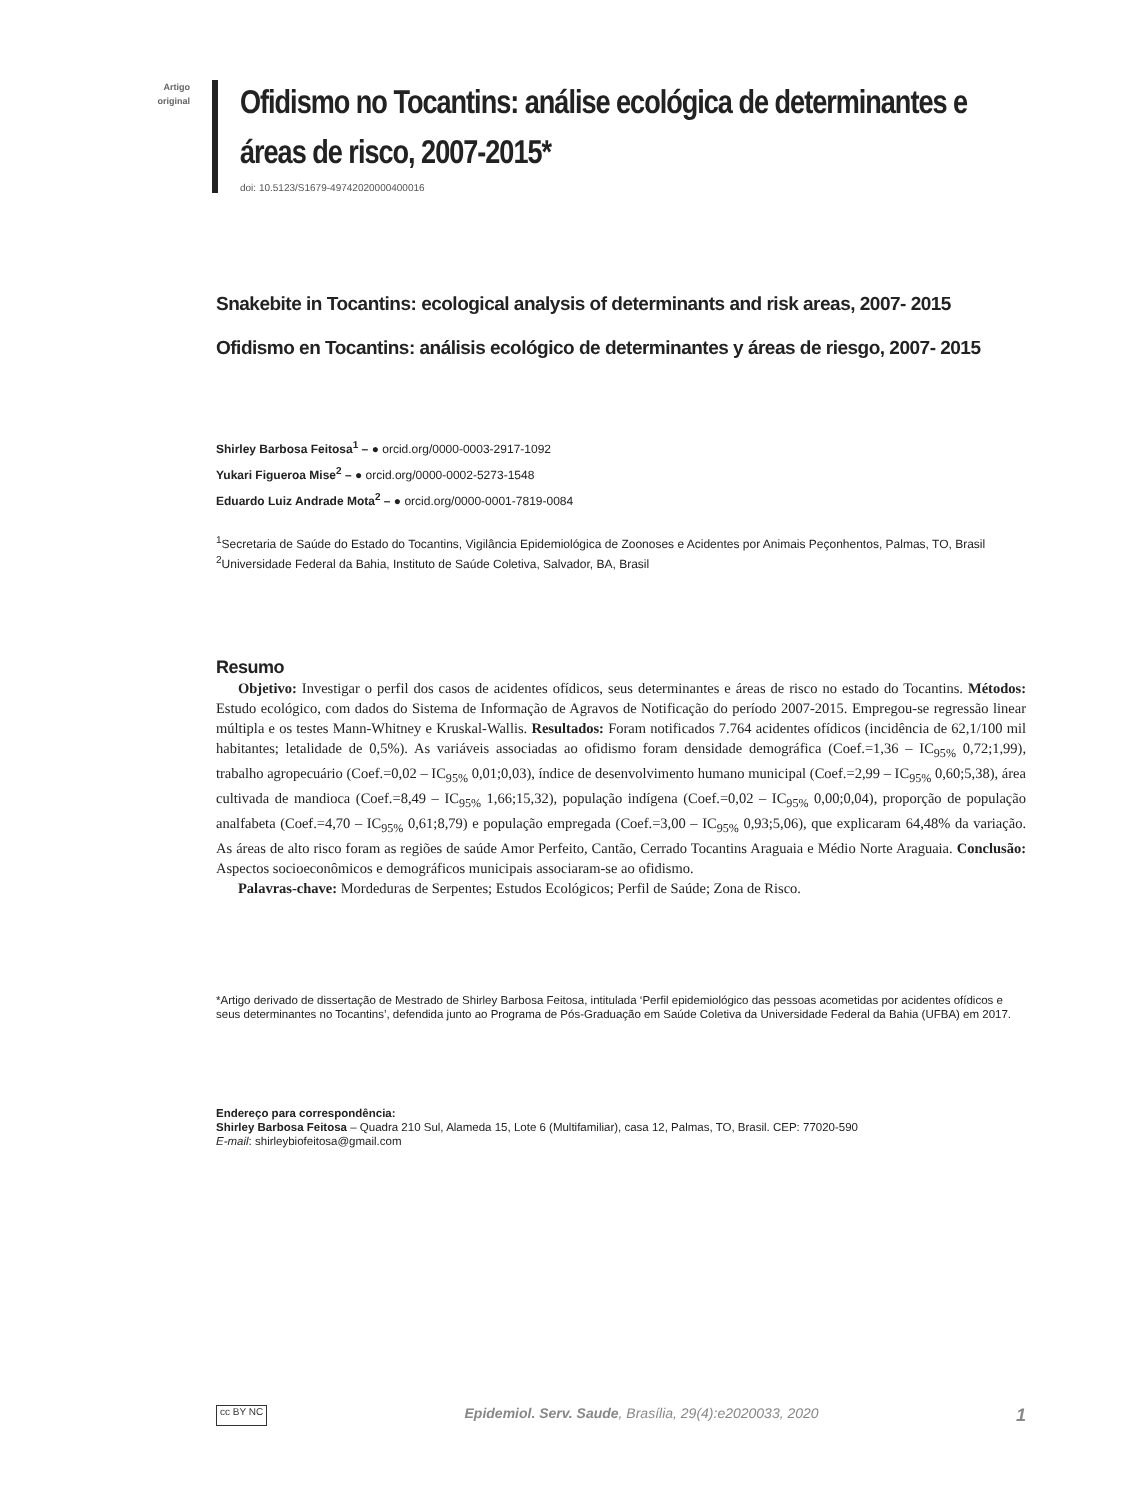Artigo
original
Ofidismo no Tocantins: análise ecológica de determinantes e áreas de risco, 2007-2015*
doi: 10.5123/S1679-49742020000400016
Snakebite in Tocantins: ecological analysis of determinants and risk areas, 2007- 2015
Ofidismo en Tocantins: análisis ecológico de determinantes y áreas de riesgo, 2007- 2015
Shirley Barbosa Feitosa<sup>1</sup> – ● orcid.org/0000-0003-2917-1092
Yukari Figueroa Mise<sup>2</sup> – ● orcid.org/0000-0002-5273-1548
Eduardo Luiz Andrade Mota<sup>2</sup> – ● orcid.org/0000-0001-7819-0084
<sup>1</sup> Secretaria de Saúde do Estado do Tocantins, Vigilância Epidemiológica de Zoonoses e Acidentes por Animais Peçonhentos, Palmas, TO, Brasil
<sup>2</sup> Universidade Federal da Bahia, Instituto de Saúde Coletiva, Salvador, BA, Brasil
Resumo
Objetivo: Investigar o perfil dos casos de acidentes ofídicos, seus determinantes e áreas de risco no estado do Tocantins. Métodos: Estudo ecológico, com dados do Sistema de Informação de Agravos de Notificação do período 2007-2015. Empregou-se regressão linear múltipla e os testes Mann-Whitney e Kruskal-Wallis. Resultados: Foram notificados 7.764 acidentes ofídicos (incidência de 62,1/100 mil habitantes; letalidade de 0,5%). As variáveis associadas ao ofidismo foram densidade demográfica (Coef.=1,36 – IC<sub>95%</sub> 0,72;1,99), trabalho agropecuário (Coef.=0,02 – IC<sub>95%</sub> 0,01;0,03), índice de desenvolvimento humano municipal (Coef.=2,99 – IC<sub>95%</sub> 0,60;5,38), área cultivada de mandioca (Coef.=8,49 – IC<sub>95%</sub> 1,66;15,32), população indígena (Coef.=0,02 – IC<sub>95%</sub> 0,00;0,04), proporção de população analfabeta (Coef.=4,70 – IC<sub>95%</sub> 0,61;8,79) e população empregada (Coef.=3,00 – IC<sub>95%</sub> 0,93;5,06), que explicaram 64,48% da variação. As áreas de alto risco foram as regiões de saúde Amor Perfeito, Cantão, Cerrado Tocantins Araguaia e Médio Norte Araguaia. Conclusão: Aspectos socioeconômicos e demográficos municipais associaram-se ao ofidismo.
Palavras-chave: Mordeduras de Serpentes; Estudos Ecológicos; Perfil de Saúde; Zona de Risco.
*Artigo derivado de dissertação de Mestrado de Shirley Barbosa Feitosa, intitulada ‘Perfil epidemiológico das pessoas acometidas por acidentes ofídicos e seus determinantes no Tocantins’, defendida junto ao Programa de Pós-Graduação em Saúde Coletiva da Universidade Federal da Bahia (UFBA) em 2017.
Endereço para correspondência:
Shirley Barbosa Feitosa – Quadra 210 Sul, Alameda 15, Lote 6 (Multifamiliar), casa 12, Palmas, TO, Brasil. CEP: 77020-590
E-mail: shirleybiofeitosa@gmail.com
cc BY NC Epidemiol. Serv. Saude, Brasília, 29(4):e2020033, 2020 1